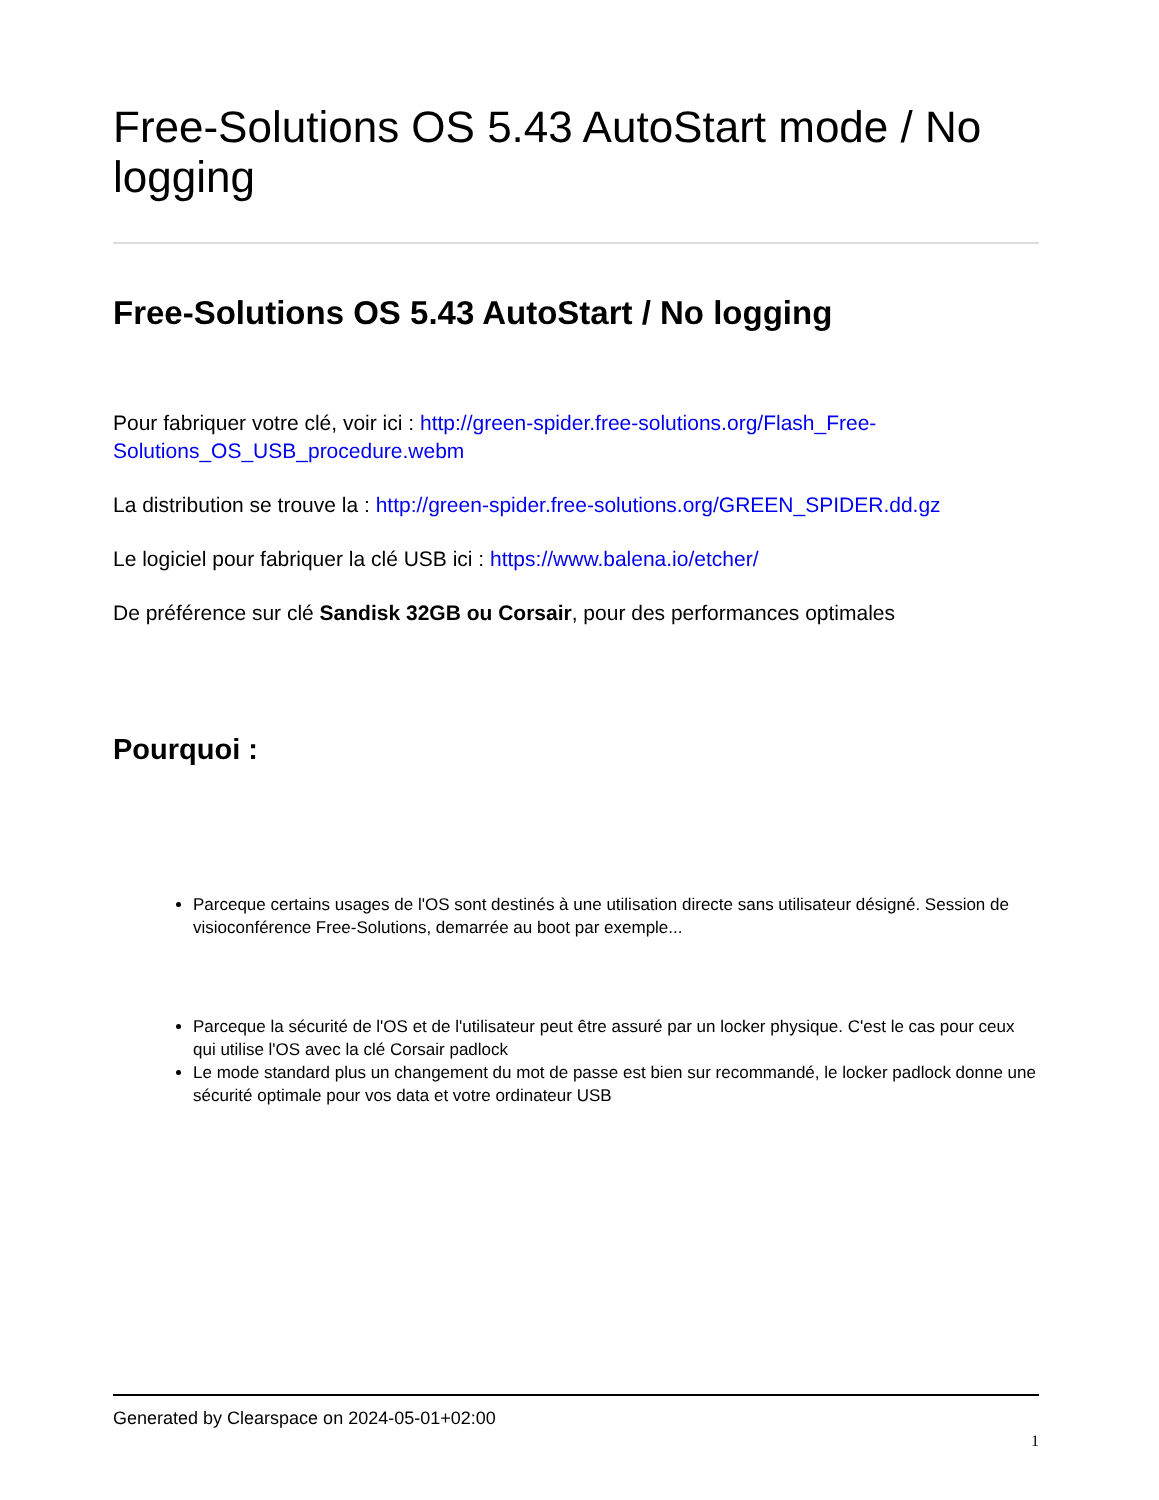Free-Solutions OS 5.43 AutoStart mode / No logging
Free-Solutions OS 5.43 AutoStart / No logging
Pour fabriquer votre clé, voir ici : http://green-spider.free-solutions.org/Flash_Free-Solutions_OS_USB_procedure.webm
La distribution se trouve la : http://green-spider.free-solutions.org/GREEN_SPIDER.dd.gz
Le logiciel pour fabriquer la clé USB ici : https://www.balena.io/etcher/
De préférence sur clé Sandisk 32GB ou Corsair, pour des performances optimales
Pourquoi :
Parceque certains usages de l'OS sont destinés à une utilisation directe sans utilisateur désigné. Session de visioconférence Free-Solutions, demarrée au boot par exemple...
Parceque la sécurité de l'OS et de l'utilisateur peut être assuré par un locker physique. C'est le cas pour ceux qui utilise l'OS avec la clé Corsair padlock
Le mode standard plus un changement du mot de passe est bien sur recommandé, le locker padlock donne une sécurité optimale pour vos data et votre ordinateur USB
Generated by Clearspace on 2024-05-01+02:00
1